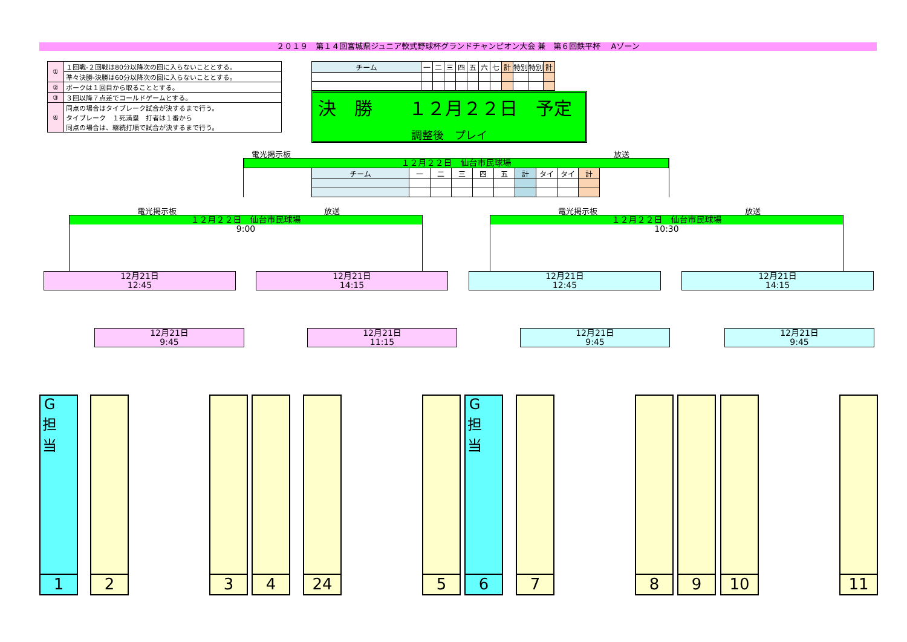２０１９　第１４回宮城県ジュニア軟式野球杯グランドチャンピオン大会 兼　第６回鉄平杯　 Aゾーン
| ① | １回戦-２回戦は80分以降次の回に入らないこととする。 |
| | 準々決勝-決勝は60分以降次の回に入らないこととする。 |
| ② | ボークは１回目から取ることとする。 |
| ③ | ３回以降７点差でコールドゲームとする。 |
| ④ | 同点の場合はタイブレーク試合が決するまで行う。 タイブレーク １死満塁 打者は１番から 同点の場合は、継続打順で試合が決するまで行う。 |
| チーム | 一 | 二 | 三 | 四 | 五 | 六 | 七 | 計 | 特別 | 特別 | 計 |
決　勝　　１２月２２日　予定
調整後　プレイ
電光掲示板 放送
１２月２２日　仙台市民球場
| チーム | 一 | 二 | 三 | 四 | 五 | 計 | タイ | タイ | 計 |
電光掲示板 放送 電光掲示板 放送
１２月２２日　仙台市民球場
9:00
１２月２２日　仙台市民球場
10:30
12月21日
12:45
12月21日
14:15
12月21日
12:45
12月21日
14:15
12月21日
9:45
12月21日
11:15
12月21日
9:45
12月21日
9:45
G
担
当
1
2 3 4 24 5
G
担
当
6
7 8 9 10 11